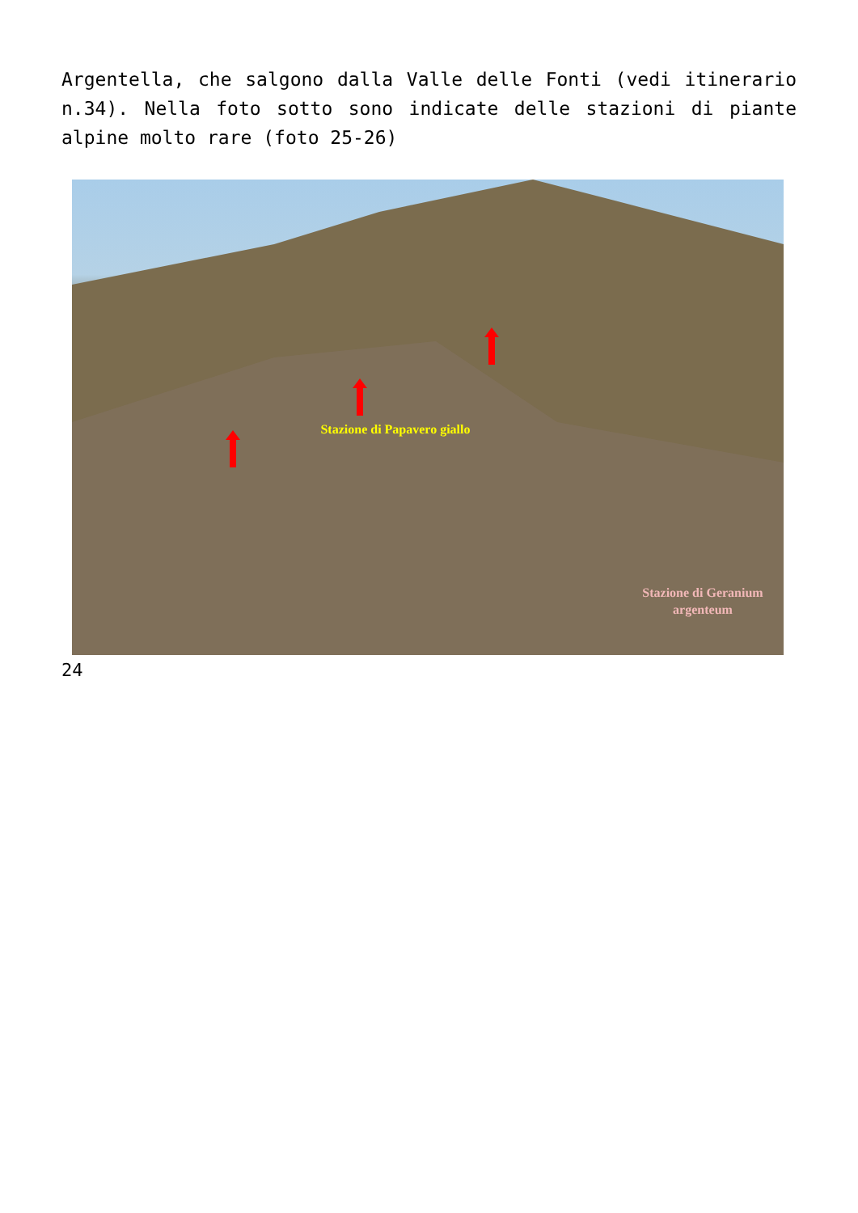Argentella, che salgono dalla Valle delle Fonti (vedi itinerario n.34). Nella foto sotto sono indicate delle stazioni di piante alpine molto rare (foto 25-26)
Stazione di Papavero giallo
Stazione di Geranium argenteum
24